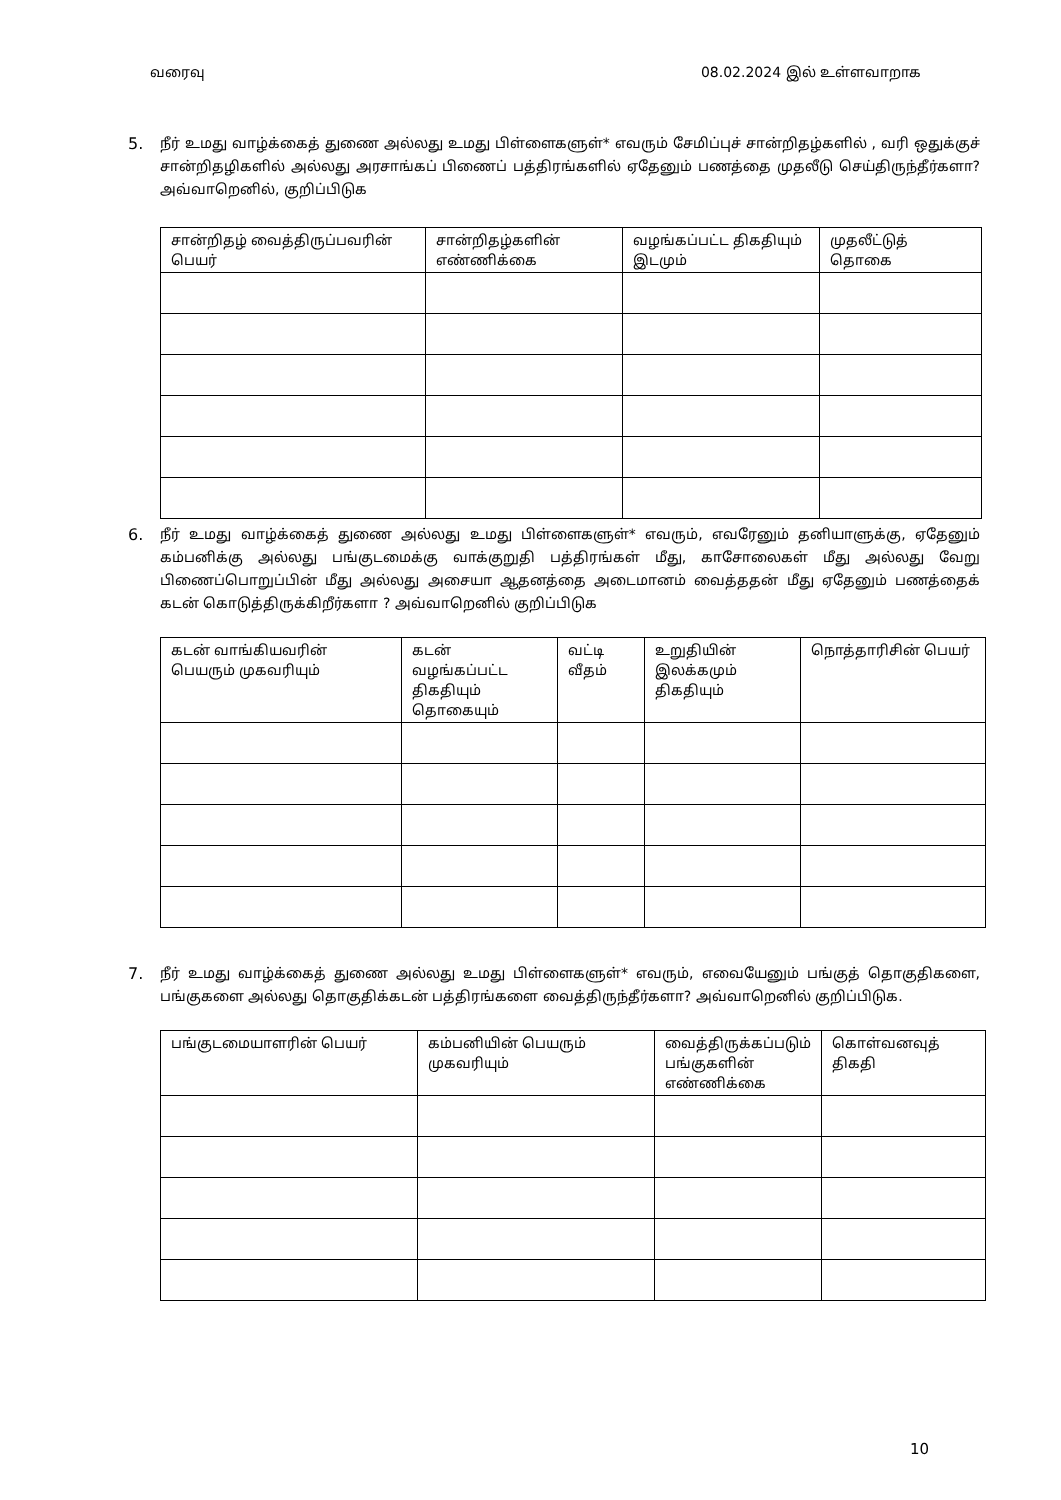வரைவு 08.02.2024 இல் உள்ளவாறாக
5. நீர் உமது வாழ்க்கைத் துணை அல்லது உமது பிள்ளைகளுள்* எவரும் சேமிப்புச் சான்றிதழ்களில் , வரி ஒதுக்குச் சான்றிதழிகளில் அல்லது அரசாங்கப் பிணைப் பத்திரங்களில் ஏதேனும் பணத்தை முதலீடு செய்திருந்தீர்களா? அவ்வாறெனில், குறிப்பிடுக
| சான்றிதழ் வைத்திருப்பவரின் பெயர் | சான்றிதழ்களின் எண்ணிக்கை | வழங்கப்பட்ட திகதியும் இடமும் | முதலீட்டுத் தொகை |
| --- | --- | --- | --- |
6. நீர் உமது வாழ்க்கைத் துணை அல்லது உமது பிள்ளைகளுள்* எவரும், எவரேனும் தனியாளுக்கு, ஏதேனும் கம்பனிக்கு அல்லது பங்குடமைக்கு வாக்குறுதி பத்திரங்கள் மீது, காசோலைகள் மீது அல்லது வேறு பிணைப்பொறுப்பின் மீது அல்லது அசையா ஆதனத்தை அடைமானம் வைத்ததன் மீது ஏதேனும் பணத்தைக் கடன் கொடுத்திருக்கிறீர்களா ? அவ்வாறெனில் குறிப்பிடுக
| கடன் வாங்கியவரின் பெயரும் முகவரியும் | கடன் வழங்கப்பட்ட திகதியும் தொகையும் | வட்டி வீதம் | உறுதியின் இலக்கமும் திகதியும் | நொத்தாரிசின் பெயர் |
| --- | --- | --- | --- | --- |
7. நீர் உமது வாழ்க்கைத் துணை அல்லது உமது பிள்ளைகளுள்* எவரும், எவையேனும் பங்குத் தொகுதிகளை, பங்குகளை அல்லது தொகுதிக்கடன் பத்திரங்களை வைத்திருந்தீர்களா? அவ்வாறெனில் குறிப்பிடுக.
| பங்குடமையாளரின் பெயர் | கம்பனியின் பெயரும் முகவரியும் | வைத்திருக்கப்படும் பங்குகளின் எண்ணிக்கை | கொள்வனவுத் திகதி |
| --- | --- | --- | --- |
10